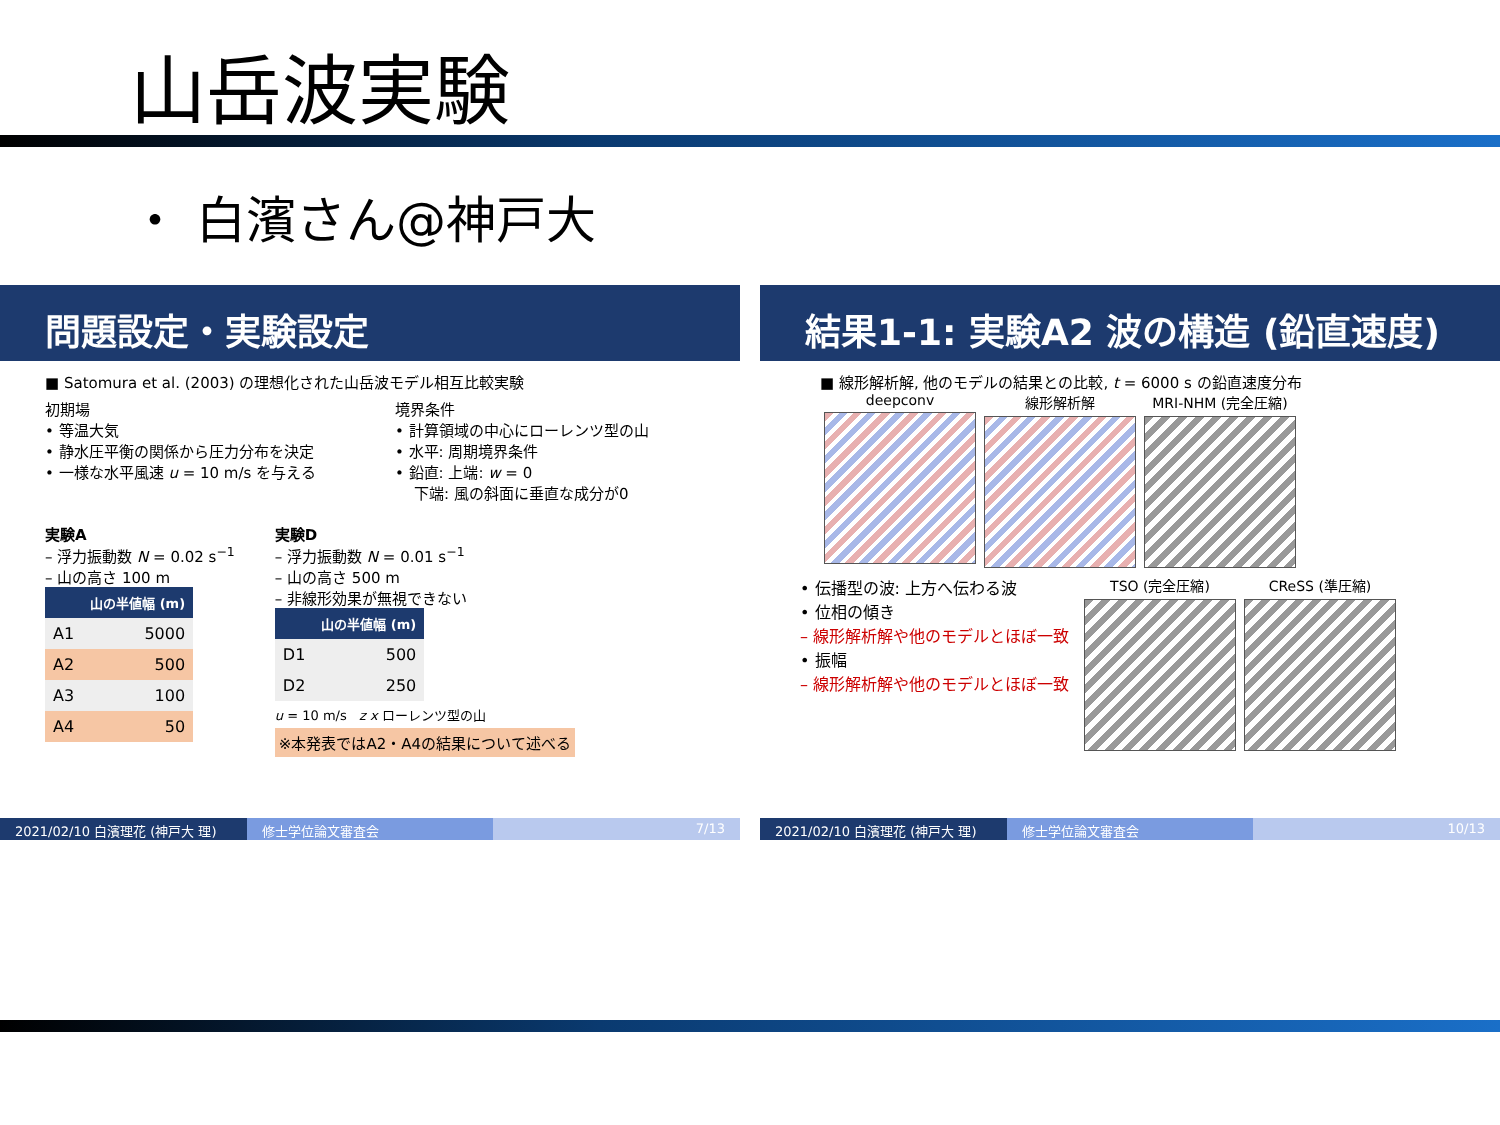山岳波実験
・ 白濱さん@神戸大
問題設定・実験設定
■ Satomura et al. (2003) の理想化された山岳波モデル相互比較実験
初期場
• 等温大気
• 静水圧平衡の関係から圧力分布を決定
• 一様な水平風速 u = 10 m/s を与える
境界条件
• 計算領域の中心にローレンツ型の山
• 水平: 周期境界条件
• 鉛直: 上端: w = 0
下端: 風の斜面に垂直な成分が0
実験A
– 浮力振動数 N = 0.02 s<sup>−1</sup>
– 山の高さ 100 m
| | 山の半値幅 (m) |
| --- | --- |
| A1 | 5000 |
| A2 | 500 |
| A3 | 100 |
| A4 | 50 |
実験D
– 浮力振動数 N = 0.01 s<sup>−1</sup>
– 山の高さ 500 m
– 非線形効果が無視できない
| | 山の半値幅 (m) |
| --- | --- |
| D1 | 500 |
| D2 | 250 |
u = 10 m/s z x ローレンツ型の山
※本発表ではA2・A4の結果について述べる
2021/02/10 白濱理花 (神戸大 理) 修士学位論文審査会 7/13
結果1-1: 実験A2 波の構造 (鉛直速度)
■ 線形解析解, 他のモデルの結果との比較, t = 6000 s の鉛直速度分布
deepconv
線形解析解
MRI-NHM (完全圧縮)
• 伝播型の波: 上方へ伝わる波
• 位相の傾き
– 線形解析解や他のモデルとほぼ一致
• 振幅
– 線形解析解や他のモデルとほぼ一致
TSO (完全圧縮)
CReSS (準圧縮)
2021/02/10 白濱理花 (神戸大 理) 修士学位論文審査会 10/13